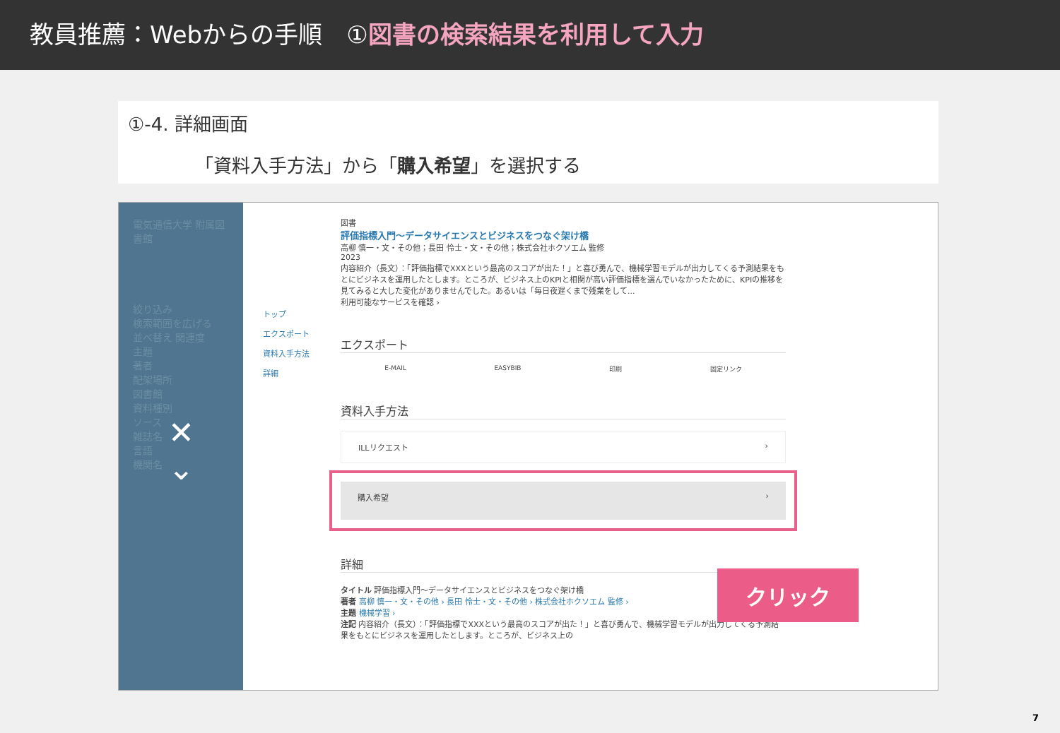教員推薦：Webからの手順　①図書の検索結果を利用して入力
①-4. 詳細画面
「資料入手方法」から「購入希望」を選択する
電気通信大学 附属図書館
絞り込み
検索範囲を広げる
並べ替え 関連度
主題
著者
配架場所
図書館
資料種別
ソース
雑誌名
言語
機関名
✕
⌄
トップ
エクスポート
資料入手方法
詳細
図書
評価指標入門～データサイエンスとビジネスをつなぐ架け橋
高柳 慎一・文・その他；長田 怜士・文・その他；株式会社ホクソエム 監修
2023
内容紹介（長文）：「評価指標でXXXという最高のスコアが出た！」と喜び勇んで、機械学習モデルが出力してくる予測結果をもとにビジネスを運用したとします。ところが、ビジネス上のKPIと相関が高い評価指標を選んでいなかったために、KPIの推移を見てみると大した変化がありませんでした。あるいは「毎日夜遅くまで残業をして...
利用可能なサービスを確認 ›
エクスポート
E-MAIL EASYBIB 印刷 固定リンク
資料入手方法
ILLリクエスト ›
購入希望 ›
詳細
タイトル 評価指標入門～データサイエンスとビジネスをつなぐ架け橋
著者 高柳 慎一・文・その他 › 長田 怜士・文・その他 › 株式会社ホクソエム 監修 ›
主題 機械学習 ›
注記 内容紹介（長文）：「評価指標でXXXという最高のスコアが出た！」と喜び勇んで、機械学習モデルが出力してくる予測結果をもとにビジネスを運用したとします。ところが、ビジネス上の
クリック
7